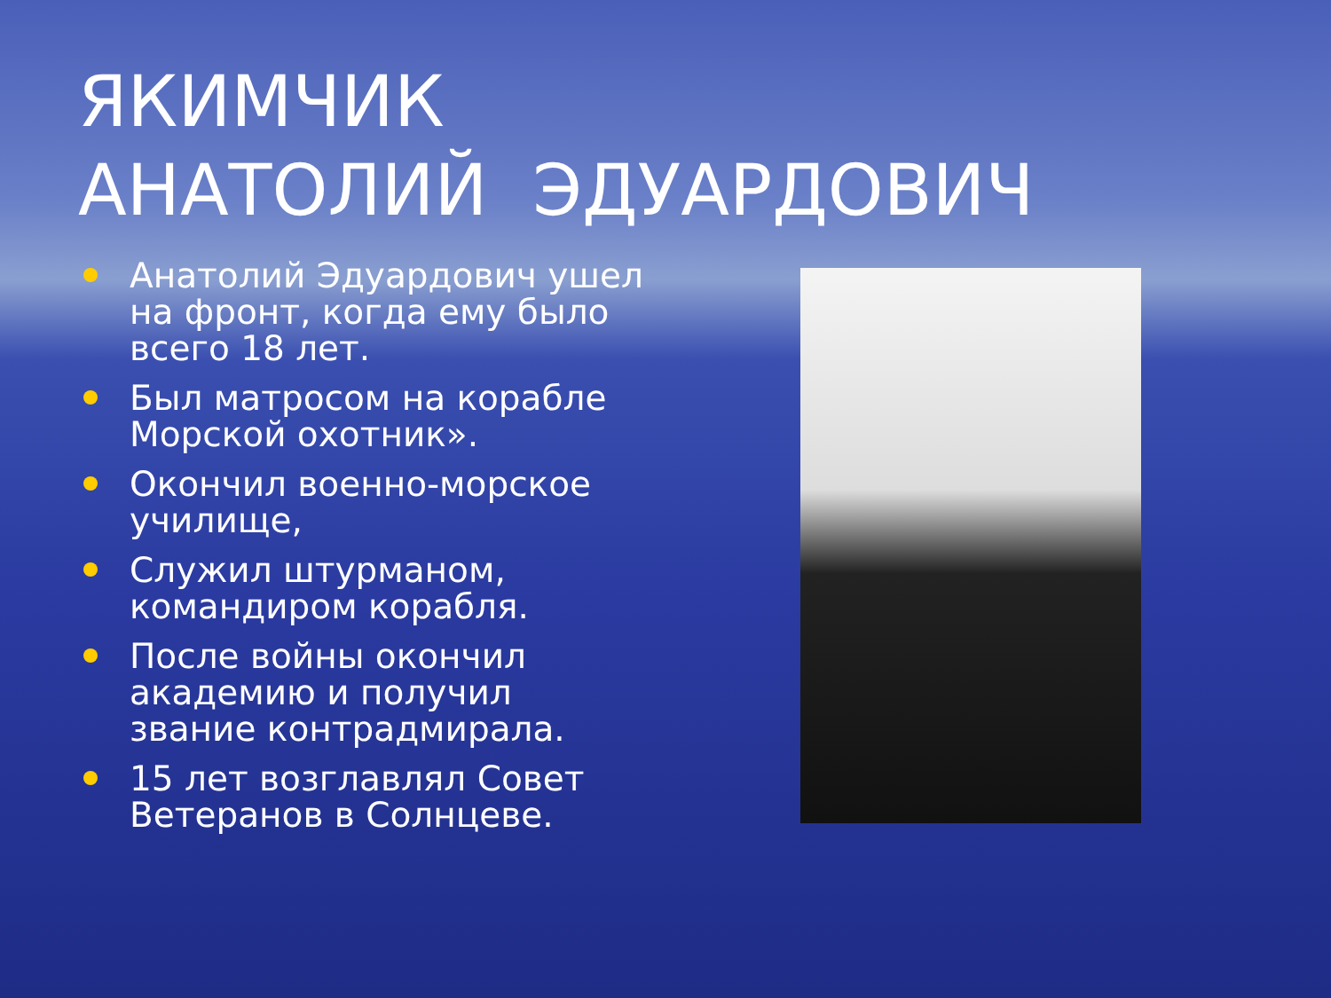ЯКИМЧИК
АНАТОЛИЙ ЭДУАРДОВИЧ
Анатолий Эдуардович ушел на фронт, когда ему было всего 18 лет.
Был матросом на корабле Морской охотник».
Окончил военно-морское училище,
Служил штурманом, командиром корабля.
После войны окончил академию и получил звание контрадмирала.
15 лет возглавлял Совет Ветеранов в Солнцеве.